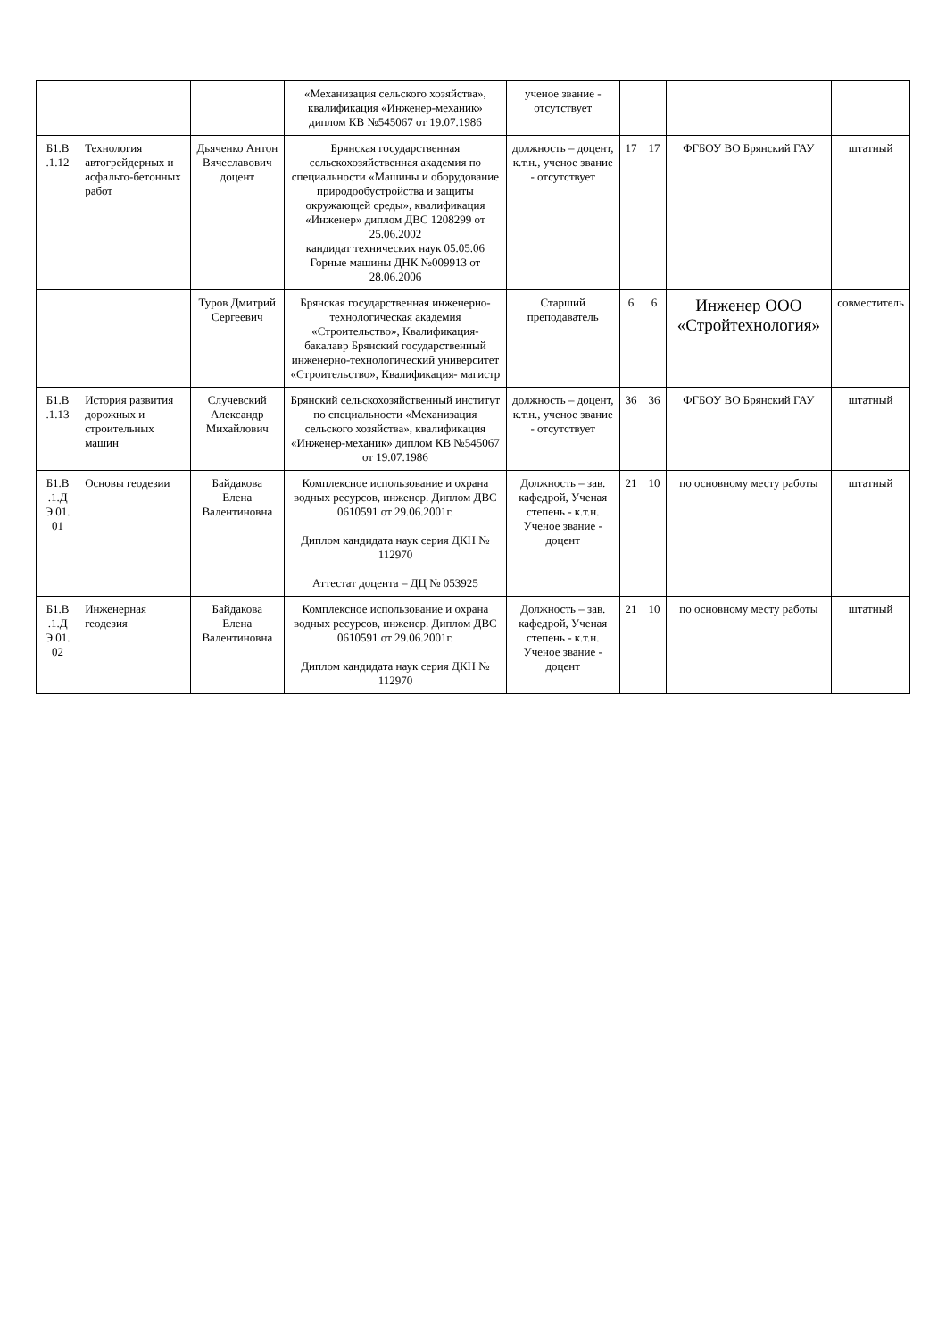| | | | «Механизация сельского хозяйства», квалификация «Инженер-механик» диплом КВ №545067 от 19.07.1986 | ученое звание - отсутствует | | | | |
| Б1.В .1.12 | Технология автогрейдерных и асфальто-бетонных работ | Дьяченко Антон Вячеславович доцент | Брянская государственная сельскохозяйственная академия по специальности «Машины и оборудование природообустройства и защиты окружающей среды», квалификация «Инженер» диплом ДВС 1208299 от 25.06.2002 кандидат технических наук 05.05.06 Горные машины ДНК №009913 от 28.06.2006 | должность – доцент, к.т.н., ученое звание - отсутствует | 17 | 17 | ФГБОУ ВО Брянский ГАУ | штатный |
| | | Туров Дмитрий Сергеевич | Брянская государственная инженерно-технологическая академия «Строительство», Квалификация- бакалавр Брянский государственный инженерно-технологический университет «Строительство», Квалификация- магистр | Старший преподаватель | 6 | 6 | Инженер ООО «Стройтехнология» | совместитель |
| Б1.В .1.13 | История развития дорожных и строительных машин | Случевский Александр Михайлович | Брянский сельскохозяйственный институт по специальности «Механизация сельского хозяйства», квалификация «Инженер-механик» диплом КВ №545067 от 19.07.1986 | должность – доцент, к.т.н., ученое звание - отсутствует | 36 | 36 | ФГБОУ ВО Брянский ГАУ | штатный |
| Б1.В .1.Д Э.01. 01 | Основы геодезии | Байдакова Елена Валентиновна | Комплексное использование и охрана водных ресурсов, инженер. Диплом ДВС 0610591 от 29.06.2001г. Диплом кандидата наук серия ДКН № 112970 Аттестат доцента – ДЦ № 053925 | Должность – зав. кафедрой, Ученая степень - к.т.н. Ученое звание - доцент | 21 | 10 | по основному месту работы | штатный |
| Б1.В .1.Д Э.01. 02 | Инженерная геодезия | Байдакова Елена Валентиновна | Комплексное использование и охрана водных ресурсов, инженер. Диплом ДВС 0610591 от 29.06.2001г. Диплом кандидата наук серия ДКН № 112970 | Должность – зав. кафедрой, Ученая степень - к.т.н. Ученое звание - доцент | 21 | 10 | по основному месту работы | штатный |